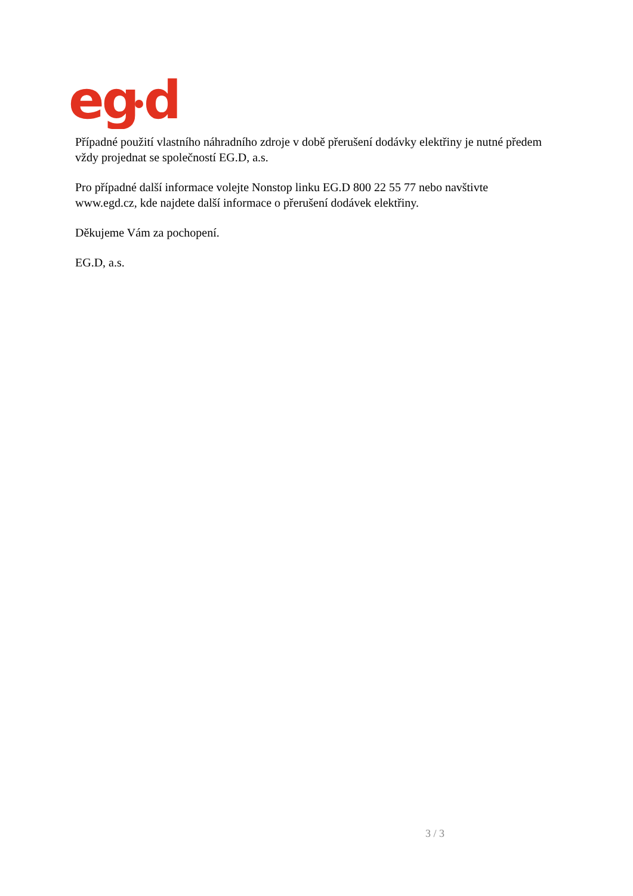eg
d
Případné použití vlastního náhradního zdroje v době přerušení dodávky elektřiny je nutné předem vždy projednat se společností EG.D, a.s.
Pro případné další informace volejte Nonstop linku EG.D 800 22 55 77 nebo navštivte www.egd.cz, kde najdete další informace o přerušení dodávek elektřiny.
Děkujeme Vám za pochopení.
EG.D, a.s.
3 / 3